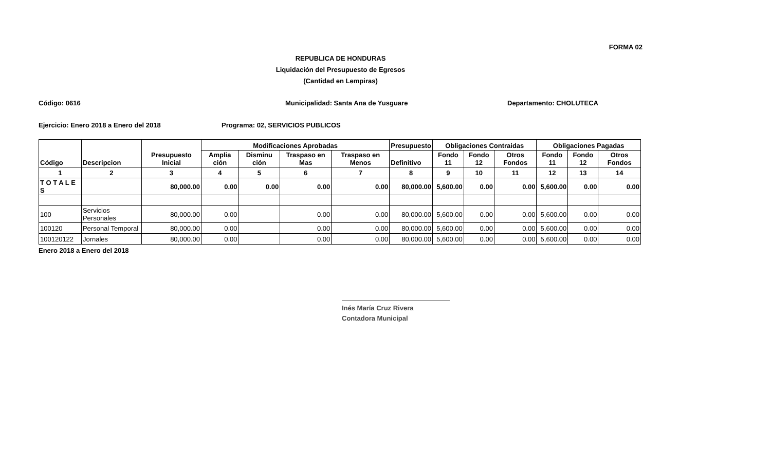FORMA 02
REPUBLICA DE HONDURAS
Liquidación del Presupuesto de Egresos
(Cantidad en Lempiras)
Código: 0616 Municipalidad: Santa Ana de Yusguare Departamento: CHOLUTECA
Ejercicio: Enero 2018 a Enero del 2018 Programa: 02, SERVICIOS PUBLICOS
| Código | Descripcion | Presupuesto Inicial | Modificaciones Aprobadas | | | | Presupuesto | Obligaciones Contraidas | | | Obligaciones Pagadas | | |
| --- | --- | --- | --- | --- | --- | --- | --- | --- | --- | --- | --- | --- | --- |
| | | | Amplia ción | Disminu ción | Traspaso en Mas | Traspaso en Menos | Definitivo | Fondo 11 | Fondo 12 | Otros Fondos | Fondo 11 | Fondo 12 | Otros Fondos |
| 1 | 2 | 3 | 4 | 5 | 6 | 7 | 8 | 9 | 10 | 11 | 12 | 13 | 14 |
| T O T A L E S | | 80,000.00 | 0.00 | 0.00 | 0.00 | 0.00 | 80,000.00 | 5,600.00 | 0.00 | 0.00 | 5,600.00 | 0.00 | 0.00 |
| 100 | Servicios Personales | 80,000.00 | 0.00 | | 0.00 | 0.00 | 80,000.00 | 5,600.00 | 0.00 | 0.00 | 5,600.00 | 0.00 | 0.00 |
| 100120 | Personal Temporal | 80,000.00 | 0.00 | | 0.00 | 0.00 | 80,000.00 | 5,600.00 | 0.00 | 0.00 | 5,600.00 | 0.00 | 0.00 |
| 100120122 | Jornales | 80,000.00 | 0.00 | | 0.00 | 0.00 | 80,000.00 | 5,600.00 | 0.00 | 0.00 | 5,600.00 | 0.00 | 0.00 |
Enero 2018 a Enero del 2018
Inés María Cruz Rivera
Contadora Municipal